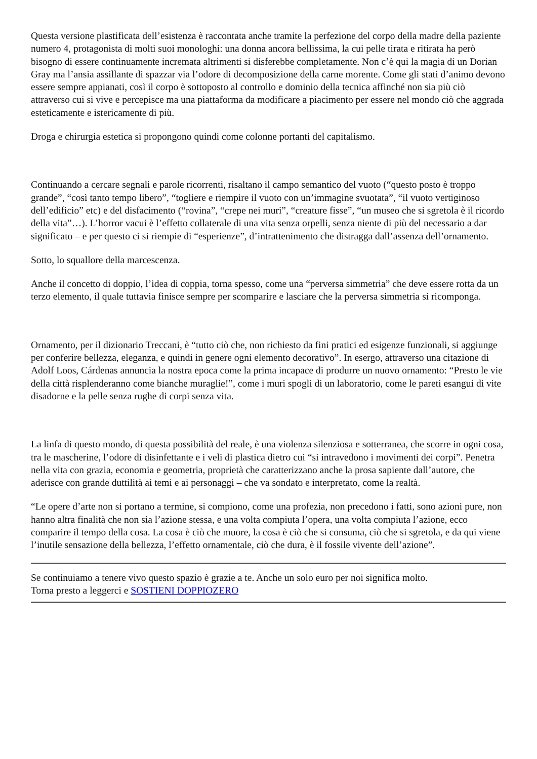Questa versione plastificata dell’esistenza è raccontata anche tramite la perfezione del corpo della madre della paziente numero 4, protagonista di molti suoi monologhi: una donna ancora bellissima, la cui pelle tirata e ritirata ha però bisogno di essere continuamente incremata altrimenti si disferebbe completamente. Non c’è qui la magia di un Dorian Gray ma l’ansia assillante di spazzar via l’odore di decomposizione della carne morente. Come gli stati d’animo devono essere sempre appianati, così il corpo è sottoposto al controllo e dominio della tecnica affinché non sia più ciò attraverso cui si vive e percepisce ma una piattaforma da modificare a piacimento per essere nel mondo ciò che aggrada esteticamente e istericamente di più.
Droga e chirurgia estetica si propongono quindi come colonne portanti del capitalismo.
Continuando a cercare segnali e parole ricorrenti, risaltano il campo semantico del vuoto (“questo posto è troppo grande”, “così tanto tempo libero”, “togliere e riempire il vuoto con un’immagine svuotata”, “il vuoto vertiginoso dell’edificio” etc) e del disfacimento (“rovina”, “crepe nei muri”, “creature fisse”, “un museo che si sgretola è il ricordo della vita”…). L’horror vacui è l’effetto collaterale di una vita senza orpelli, senza niente di più del necessario a dar significato – e per questo ci si riempie di “esperienze”, d’intrattenimento che distragga dall’assenza dell’ornamento.
Sotto, lo squallore della marcescenza.
Anche il concetto di doppio, l’idea di coppia, torna spesso, come una “perversa simmetria” che deve essere rotta da un terzo elemento, il quale tuttavia finisce sempre per scomparire e lasciare che la perversa simmetria si ricomponga.
Ornamento, per il dizionario Treccani, è “tutto ciò che, non richiesto da fini pratici ed esigenze funzionali, si aggiunge per conferire bellezza, eleganza, e quindi in genere ogni elemento decorativo”. In esergo, attraverso una citazione di Adolf Loos, Cárdenas annuncia la nostra epoca come la prima incapace di produrre un nuovo ornamento: “Presto le vie della città risplenderanno come bianche muraglie!”, come i muri spogli di un laboratorio, come le pareti esangui di vite disadorne e la pelle senza rughe di corpi senza vita.
La linfa di questo mondo, di questa possibilità del reale, è una violenza silenziosa e sotterranea, che scorre in ogni cosa, tra le mascherine, l’odore di disinfettante e i veli di plastica dietro cui “si intravedono i movimenti dei corpi”. Penetra nella vita con grazia, economia e geometria, proprietà che caratterizzano anche la prosa sapiente dall’autore, che aderisce con grande duttilità ai temi e ai personaggi – che va sondato e interpretato, come la realtà.
“Le opere d’arte non si portano a termine, si compiono, come una profezia, non precedono i fatti, sono azioni pure, non hanno altra finalità che non sia l’azione stessa, e una volta compiuta l’opera, una volta compiuta l’azione, ecco comparire il tempo della cosa. La cosa è ciò che muore, la cosa è ciò che si consuma, ciò che si sgretola, e da qui viene l’inutile sensazione della bellezza, l’effetto ornamentale, ciò che dura, è il fossile vivente dell’azione”.
Se continuiamo a tenere vivo questo spazio è grazie a te. Anche un solo euro per noi significa molto.
Torna presto a leggerci e SOSTIENI DOPPIOZERO